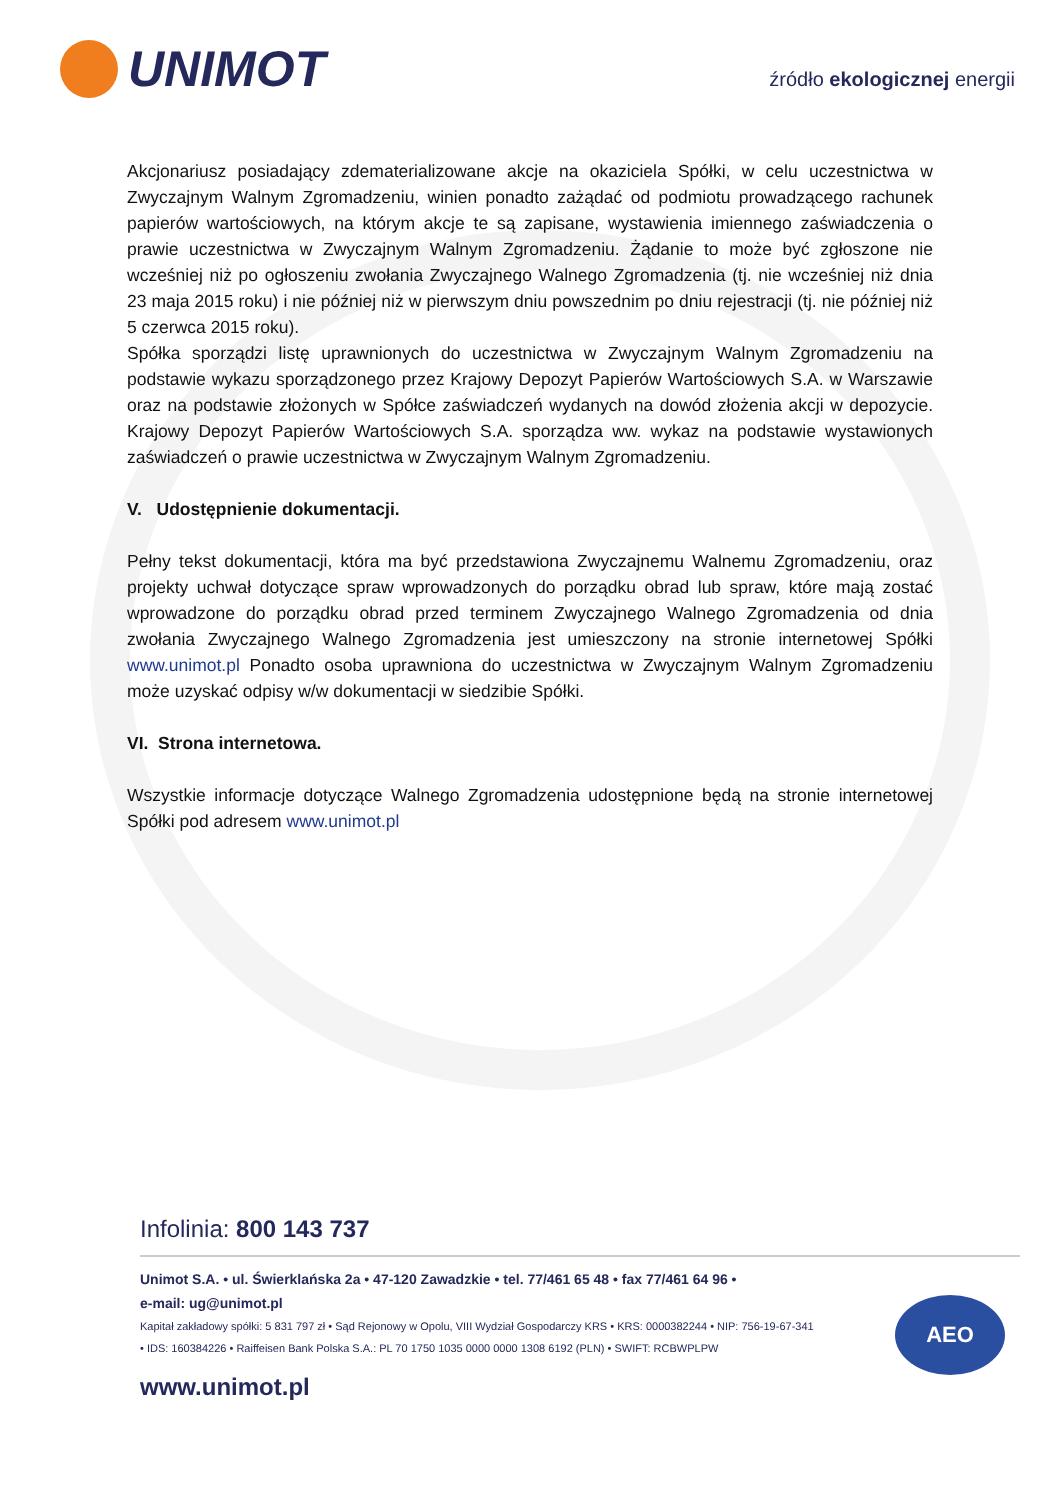UNIMOT
źródło ekologicznej energii
Akcjonariusz posiadający zdematerializowane akcje na okaziciela Spółki, w celu uczestnictwa w Zwyczajnym Walnym Zgromadzeniu, winien ponadto zażądać od podmiotu prowadzącego rachunek papierów wartościowych, na którym akcje te są zapisane, wystawienia imiennego zaświadczenia o prawie uczestnictwa w Zwyczajnym Walnym Zgromadzeniu. Żądanie to może być zgłoszone nie wcześniej niż po ogłoszeniu zwołania Zwyczajnego Walnego Zgromadzenia (tj. nie wcześniej niż dnia 23 maja 2015 roku) i nie później niż w pierwszym dniu powszednim po dniu rejestracji (tj. nie później niż 5 czerwca 2015 roku).
Spółka sporządzi listę uprawnionych do uczestnictwa w Zwyczajnym Walnym Zgromadzeniu na podstawie wykazu sporządzonego przez Krajowy Depozyt Papierów Wartościowych S.A. w Warszawie oraz na podstawie złożonych w Spółce zaświadczeń wydanych na dowód złożenia akcji w depozycie. Krajowy Depozyt Papierów Wartościowych S.A. sporządza ww. wykaz na podstawie wystawionych zaświadczeń o prawie uczestnictwa w Zwyczajnym Walnym Zgromadzeniu.
V. Udostępnienie dokumentacji.
Pełny tekst dokumentacji, która ma być przedstawiona Zwyczajnemu Walnemu Zgromadzeniu, oraz projekty uchwał dotyczące spraw wprowadzonych do porządku obrad lub spraw, które mają zostać wprowadzone do porządku obrad przed terminem Zwyczajnego Walnego Zgromadzenia od dnia zwołania Zwyczajnego Walnego Zgromadzenia jest umieszczony na stronie internetowej Spółki www.unimot.pl Ponadto osoba uprawniona do uczestnictwa w Zwyczajnym Walnym Zgromadzeniu może uzyskać odpisy w/w dokumentacji w siedzibie Spółki.
VI. Strona internetowa.
Wszystkie informacje dotyczące Walnego Zgromadzenia udostępnione będą na stronie internetowej Spółki pod adresem www.unimot.pl
Infolinia: 800 143 737
Unimot S.A. • ul. Świerklańska 2a • 47-120 Zawadzkie • tel. 77/461 65 48 • fax 77/461 64 96 •
e-mail: ug@unimot.pl
Kapitał zakładowy spółki: 5 831 797 zł • Sąd Rejonowy w Opolu, VIII Wydział Gospodarczy KRS • KRS: 0000382244 • NIP: 756-19-67-341 • IDS: 160384226 • Raiffeisen Bank Polska S.A.: PL 70 1750 1035 0000 0000 1308 6192 (PLN) • SWIFT: RCBWPLPW
www.unimot.pl
AEO